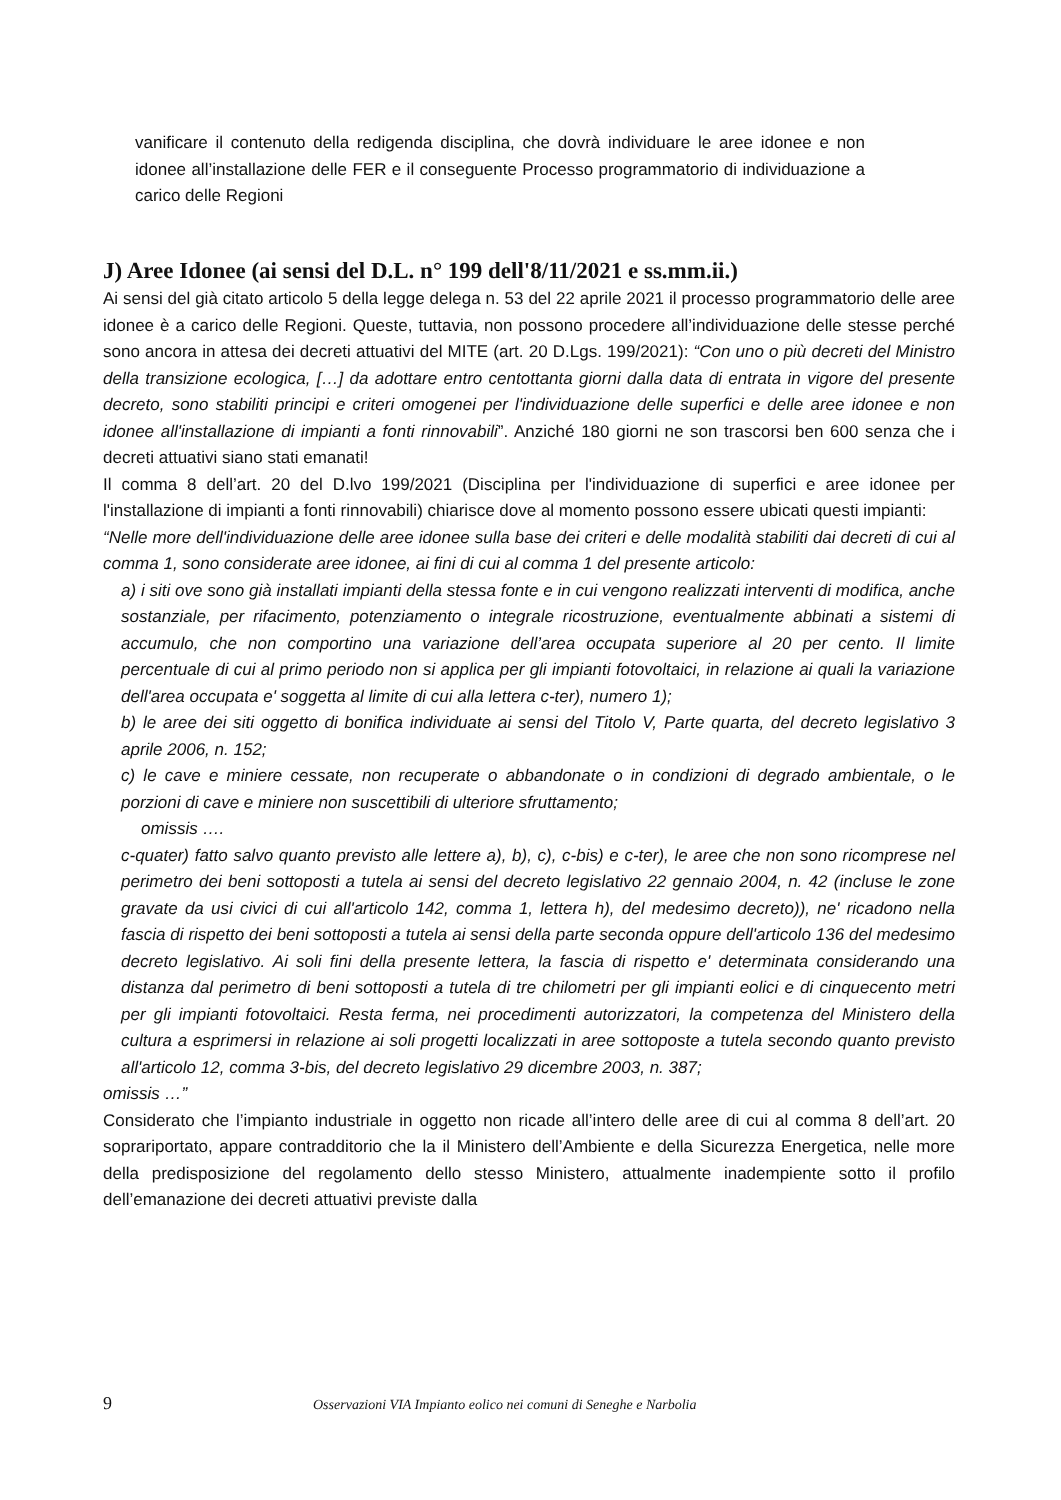vanificare il contenuto della redigenda disciplina, che dovrà individuare le aree idonee e non idonee all’installazione delle FER e il conseguente Processo programmatorio di individuazione a carico delle Regioni
J) Aree Idonee (ai sensi del D.L. n° 199 dell'8/11/2021 e ss.mm.ii.)
Ai sensi del già citato articolo 5 della legge delega n. 53 del 22 aprile 2021 il processo programmatorio delle aree idonee è a carico delle Regioni. Queste, tuttavia, non possono procedere all’individuazione delle stesse perché sono ancora in attesa dei decreti attuativi del MITE (art. 20 D.Lgs. 199/2021): “Con uno o più decreti del Ministro della transizione ecologica, […] da adottare entro centottanta giorni dalla data di entrata in vigore del presente decreto, sono stabiliti principi e criteri omogenei per l'individuazione delle superfici e delle aree idonee e non idonee all'installazione di impianti a fonti rinnovabili”. Anziché 180 giorni ne son trascorsi ben 600 senza che i decreti attuativi siano stati emanati!
Il comma 8 dell’art. 20 del D.lvo 199/2021 (Disciplina per l'individuazione di superfici e aree idonee per l'installazione di impianti a fonti rinnovabili) chiarisce dove al momento possono essere ubicati questi impianti:
“Nelle more dell'individuazione delle aree idonee sulla base dei criteri e delle modalità stabiliti dai decreti di cui al comma 1, sono considerate aree idonee, ai fini di cui al comma 1 del presente articolo:
a) i siti ove sono già installati impianti della stessa fonte e in cui vengono realizzati interventi di modifica, anche sostanziale, per rifacimento, potenziamento o integrale ricostruzione, eventualmente abbinati a sistemi di accumulo, che non comportino una variazione dell’area occupata superiore al 20 per cento. Il limite percentuale di cui al primo periodo non si applica per gli impianti fotovoltaici, in relazione ai quali la variazione dell'area occupata e' soggetta al limite di cui alla lettera c-ter), numero 1);
b) le aree dei siti oggetto di bonifica individuate ai sensi del Titolo V, Parte quarta, del decreto legislativo 3 aprile 2006, n. 152;
c) le cave e miniere cessate, non recuperate o abbandonate o in condizioni di degrado ambientale, o le porzioni di cave e miniere non suscettibili di ulteriore sfruttamento;
omissis ….
c-quater) fatto salvo quanto previsto alle lettere a), b), c), c-bis) e c-ter), le aree che non sono ricomprese nel perimetro dei beni sottoposti a tutela ai sensi del decreto legislativo 22 gennaio 2004, n. 42 (incluse le zone gravate da usi civici di cui all'articolo 142, comma 1, lettera h), del medesimo decreto)), ne' ricadono nella fascia di rispetto dei beni sottoposti a tutela ai sensi della parte seconda oppure dell'articolo 136 del medesimo decreto legislativo. Ai soli fini della presente lettera, la fascia di rispetto e' determinata considerando una distanza dal perimetro di beni sottoposti a tutela di tre chilometri per gli impianti eolici e di cinquecento metri per gli impianti fotovoltaici. Resta ferma, nei procedimenti autorizzatori, la competenza del Ministero della cultura a esprimersi in relazione ai soli progetti localizzati in aree sottoposte a tutela secondo quanto previsto all'articolo 12, comma 3-bis, del decreto legislativo 29 dicembre 2003, n. 387;
omissis …”
Considerato che l’impianto industriale in oggetto non ricade all’intero delle aree di cui al comma 8 dell’art. 20 soprariportato, appare contradditorio che la il Ministero dell’Ambiente e della Sicurezza Energetica, nelle more della predisposizione del regolamento dello stesso Ministero, attualmente inadempiente sotto il profilo dell’emanazione dei decreti attuativi previste dalla
9 Osservazioni VIA Impianto eolico nei comuni di Seneghe e Narbolia